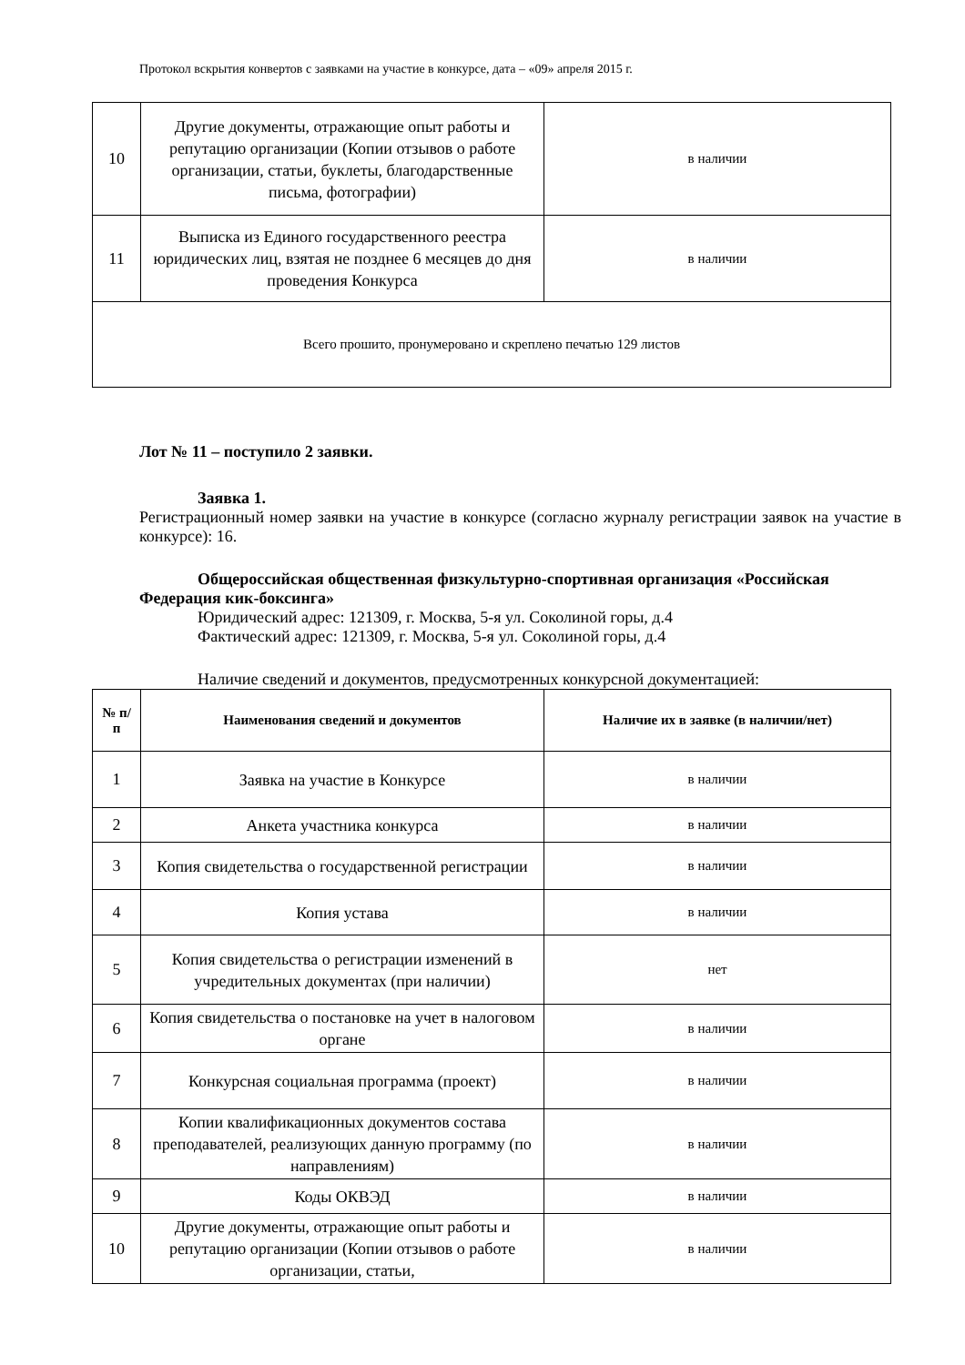Протокол вскрытия конвертов с заявками на участие в конкурсе, дата – «09» апреля 2015 г.
| 10 | Другие документы, отражающие опыт работы и репутацию организации (Копии отзывов о работе организации, статьи, буклеты, благодарственные письма, фотографии) | в наличии |
| 11 | Выписка из Единого государственного реестра юридических лиц, взятая не позднее 6 месяцев до дня проведения Конкурса | в наличии |
| Всего прошито, пронумеровано и скреплено печатью 129 листов | | |
Лот № 11 – поступило 2 заявки.
Заявка 1.
Регистрационный номер заявки на участие в конкурсе (согласно журналу регистрации заявок на участие в конкурсе): 16.
Общероссийская общественная физкультурно-спортивная организация «Российская Федерация кик-боксинга»
Юридический адрес: 121309, г. Москва, 5-я ул. Соколиной горы, д.4
Фактический адрес: 121309, г. Москва, 5-я ул. Соколиной горы, д.4
Наличие сведений и документов, предусмотренных конкурсной документацией:
| № п/п | Наименования сведений и документов | Наличие их в заявке (в наличии/нет) |
| --- | --- | --- |
| 1 | Заявка на участие в Конкурсе | в наличии |
| 2 | Анкета участника конкурса | в наличии |
| 3 | Копия свидетельства о государственной регистрации | в наличии |
| 4 | Копия устава | в наличии |
| 5 | Копия свидетельства о регистрации изменений в учредительных документах (при наличии) | нет |
| 6 | Копия свидетельства о постановке на учет в налоговом органе | в наличии |
| 7 | Конкурсная социальная программа (проект) | в наличии |
| 8 | Копии квалификационных документов состава преподавателей, реализующих данную программу (по направлениям) | в наличии |
| 9 | Коды ОКВЭД | в наличии |
| 10 | Другие документы, отражающие опыт работы и репутацию организации (Копии отзывов о работе организации, статьи, | в наличии |